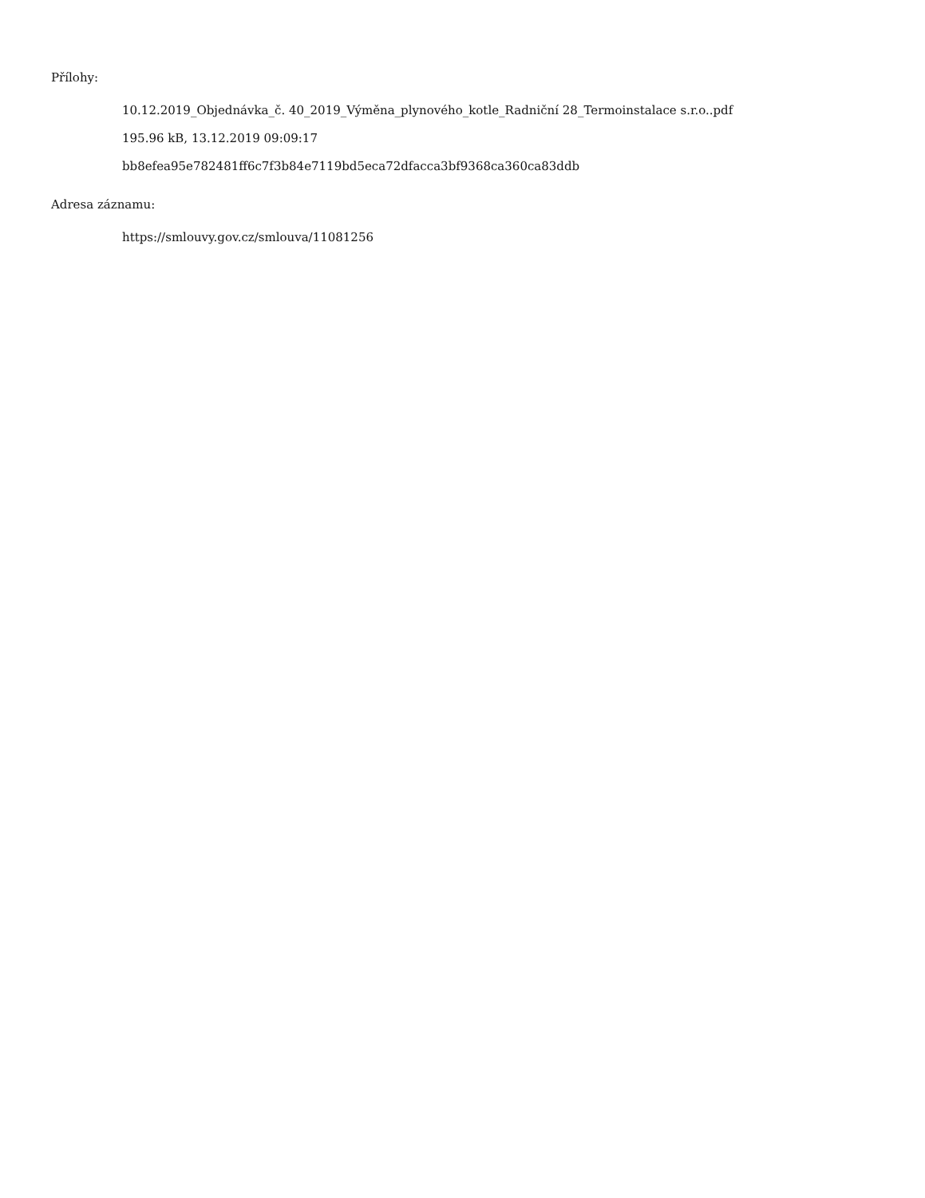Přílohy:
10.12.2019_Objednávka_č. 40_2019_Výměna_plynového_kotle_Radniční 28_Termoinstalace s.r.o..pdf
195.96 kB, 13.12.2019 09:09:17
bb8efea95e782481ff6c7f3b84e7119bd5eca72dfacca3bf9368ca360ca83ddb
Adresa záznamu:
https://smlouvy.gov.cz/smlouva/11081256